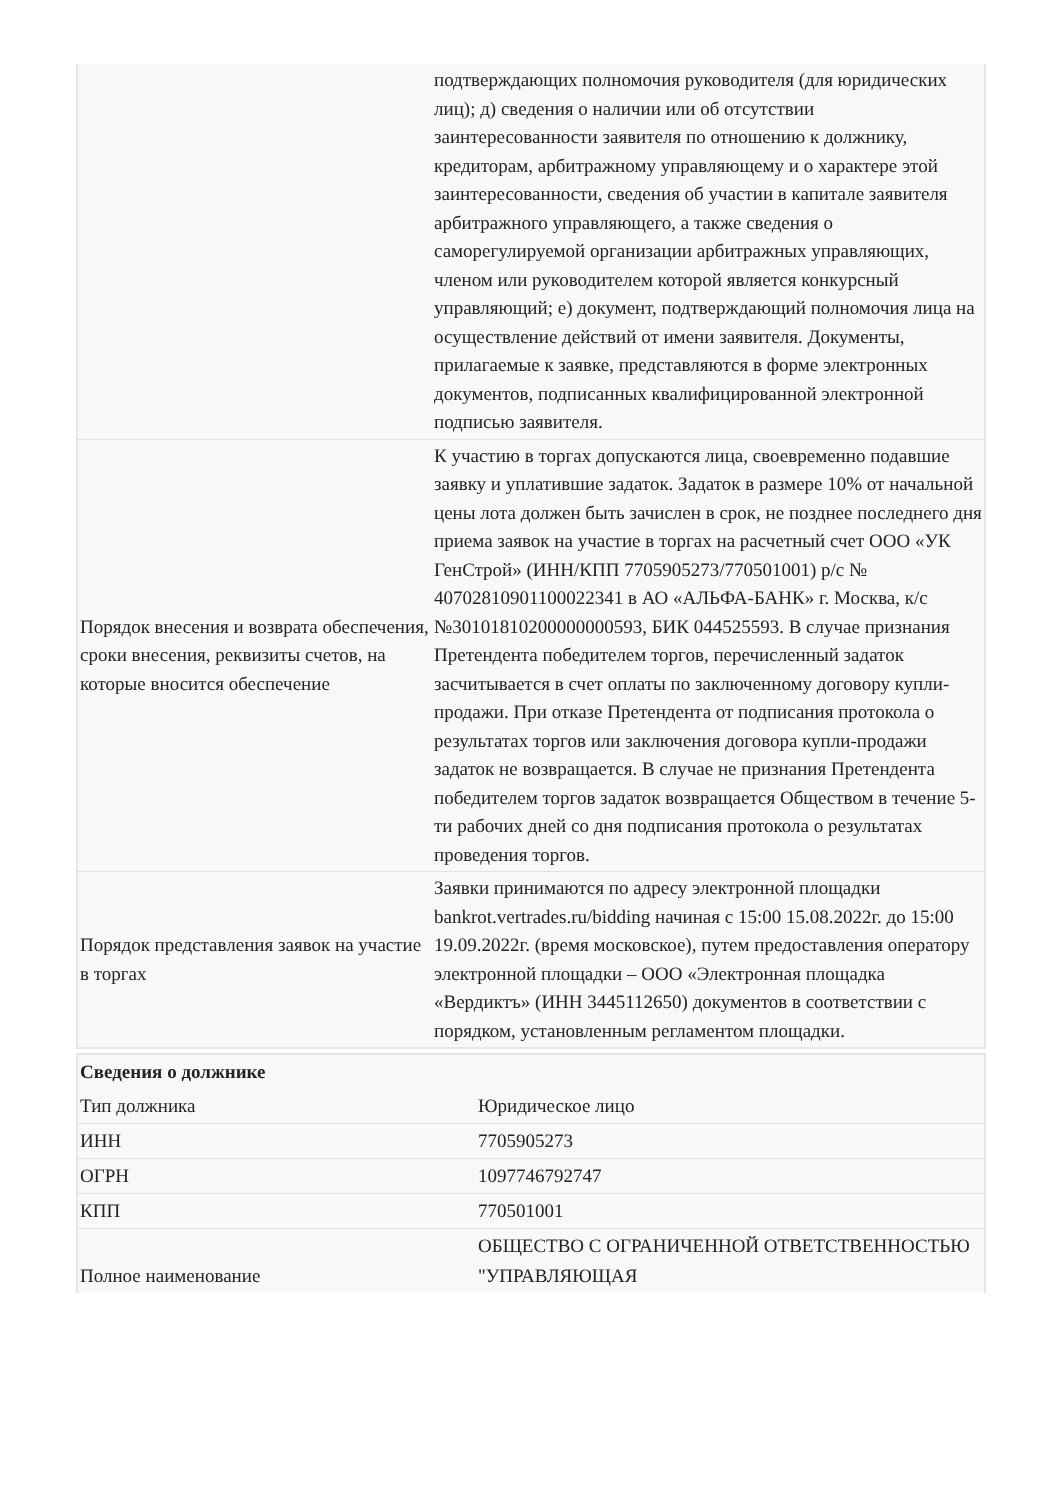| | подтверждающих полномочия руководителя (для юридических лиц); д) сведения о наличии или об отсутствии заинтересованности заявителя по отношению к должнику, кредиторам, арбитражному управляющему и о характере этой заинтересованности, сведения об участии в капитале заявителя арбитражного управляющего, а также сведения о саморегулируемой организации арбитражных управляющих, членом или руководителем которой является конкурсный управляющий; е) документ, подтверждающий полномочия лица на осуществление действий от имени заявителя. Документы, прилагаемые к заявке, представляются в форме электронных документов, подписанных квалифицированной электронной подписью заявителя. |
| Порядок внесения и возврата обеспечения, сроки внесения, реквизиты счетов, на которые вносится обеспечение | К участию в торгах допускаются лица, своевременно подавшие заявку и уплатившие задаток. Задаток в размере 10% от начальной цены лота должен быть зачислен в срок, не позднее последнего дня приема заявок на участие в торгах на расчетный счет ООО «УК ГенСтрой» (ИНН/КПП 7705905273/770501001) р/с № 40702810901100022341 в АО «АЛЬФА-БАНК» г. Москва, к/с №30101810200000000593, БИК 044525593. В случае признания Претендента победителем торгов, перечисленный задаток засчитывается в счет оплаты по заключенному договору купли-продажи. При отказе Претендента от подписания протокола о результатах торгов или заключения договора купли-продажи задаток не возвращается. В случае не признания Претендента победителем торгов задаток возвращается Обществом в течение 5-ти рабочих дней со дня подписания протокола о результатах проведения торгов. |
| Порядок представления заявок на участие в торгах | Заявки принимаются по адресу электронной площадки bankrot.vertrades.ru/bidding начиная с 15:00 15.08.2022г. до 15:00 19.09.2022г. (время московское), путем предоставления оператору электронной площадки – ООО «Электронная площадка «Вердиктъ» (ИНН 3445112650) документов в соответствии с порядком, установленным регламентом площадки. |
| Сведения о должнике | |
| Тип должника | Юридическое лицо |
| ИНН | 7705905273 |
| ОГРН | 1097746792747 |
| КПП | 770501001 |
| Полное наименование | ОБЩЕСТВО С ОГРАНИЧЕННОЙ ОТВЕТСТВЕННОСТЬЮ "УПРАВЛЯЮЩАЯ |